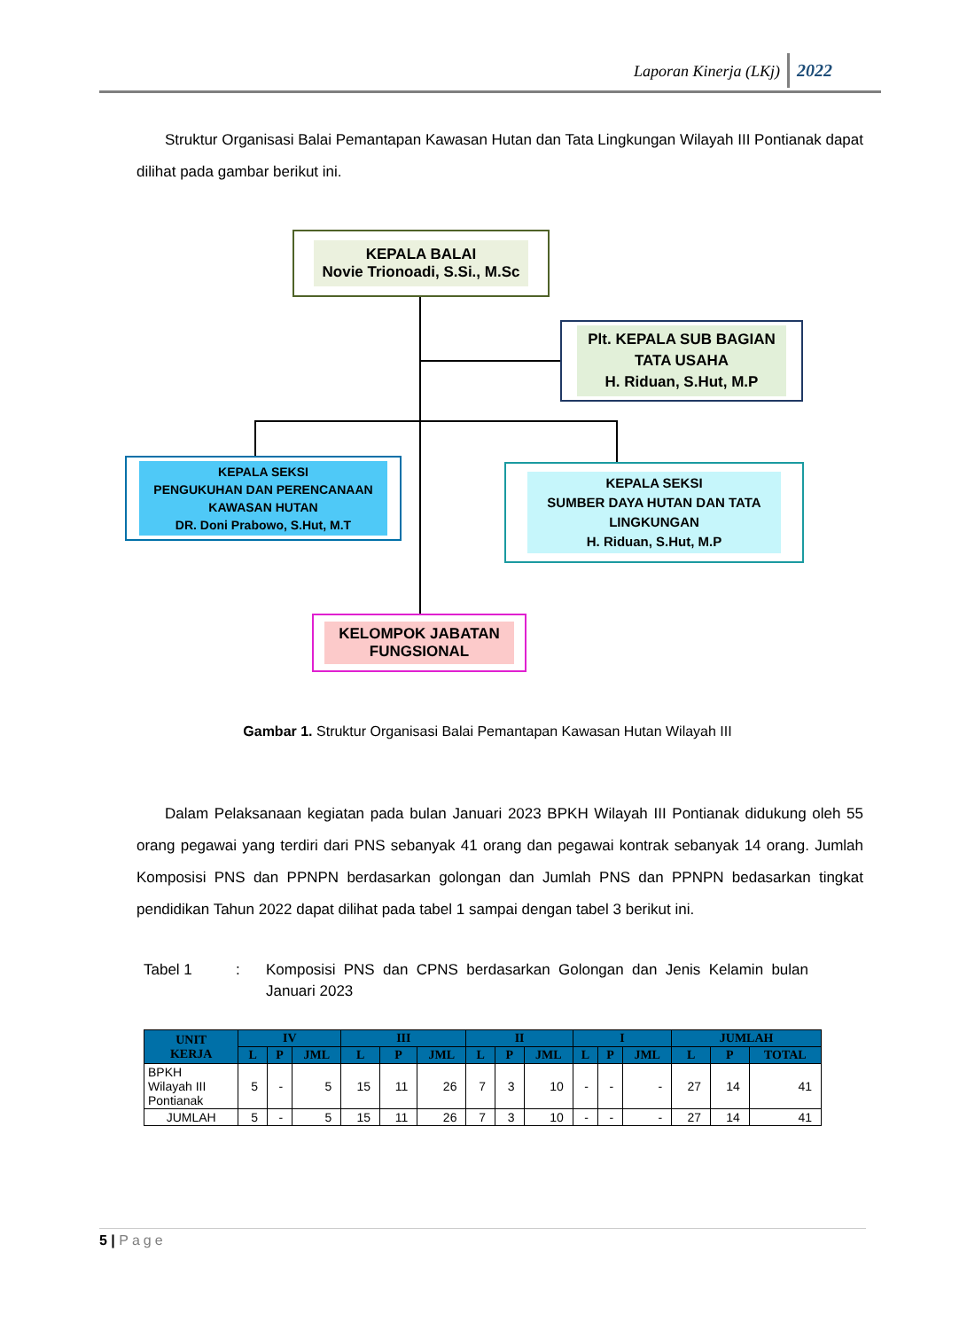Laporan Kinerja (LKj) 2022
Struktur Organisasi Balai Pemantapan Kawasan Hutan dan Tata Lingkungan Wilayah III Pontianak dapat dilihat pada gambar berikut ini.
KEPALA BALAI
Novie Trionoadi, S.Si., M.Sc
Plt. KEPALA SUB BAGIAN
TATA USAHA
H. Riduan, S.Hut, M.P
KEPALA SEKSI
PENGUKUHAN DAN PERENCANAAN
KAWASAN HUTAN
DR. Doni Prabowo, S.Hut, M.T
KEPALA SEKSI
SUMBER DAYA HUTAN DAN TATA
LINGKUNGAN
H. Riduan, S.Hut, M.P
KELOMPOK JABATAN
FUNGSIONAL
Gambar 1. Struktur Organisasi Balai Pemantapan Kawasan Hutan Wilayah III
Dalam Pelaksanaan kegiatan pada bulan Januari 2023 BPKH Wilayah III Pontianak didukung oleh 55 orang pegawai yang terdiri dari PNS sebanyak 41 orang dan pegawai kontrak sebanyak 14 orang. Jumlah Komposisi PNS dan PPNPN berdasarkan golongan dan Jumlah PNS dan PPNPN bedasarkan tingkat pendidikan Tahun 2022 dapat dilihat pada tabel 1 sampai dengan tabel 3 berikut ini.
Tabel 1 : Komposisi PNS dan CPNS berdasarkan Golongan dan Jenis Kelamin bulan Januari 2023
| UNIT KERJA | IV | | | III | | | II | | | I | | | JUMLAH | | |
| --- | --- | --- | --- | --- | --- | --- | --- | --- | --- | --- | --- | --- | --- | --- | --- |
| | L | P | JML | L | P | JML | L | P | JML | L | P | JML | L | P | TOTAL |
| BPKH Wilayah III Pontianak | 5 | - | 5 | 15 | 11 | 26 | 7 | 3 | 10 | - | - | - | 27 | 14 | 41 |
| JUMLAH | 5 | - | 5 | 15 | 11 | 26 | 7 | 3 | 10 | - | - | - | 27 | 14 | 41 |
5 | Page